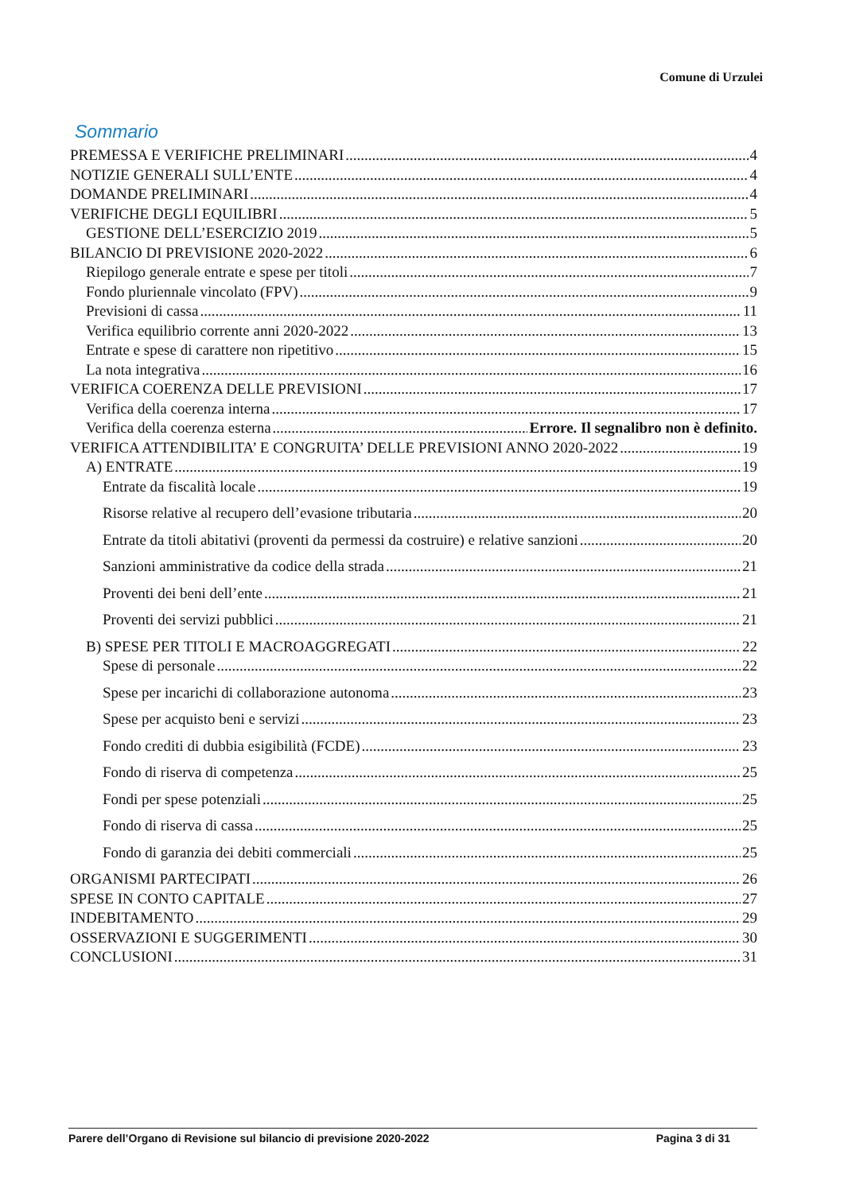Comune di Urzulei
Sommario
PREMESSA E VERIFICHE PRELIMINARI 4
NOTIZIE GENERALI SULL’ENTE 4
DOMANDE PRELIMINARI 4
VERIFICHE DEGLI EQUILIBRI 5
GESTIONE DELL’ESERCIZIO 2019 5
BILANCIO DI PREVISIONE 2020-2022 6
Riepilogo generale entrate e spese per titoli 7
Fondo pluriennale vincolato (FPV) 9
Previsioni di cassa 11
Verifica equilibrio corrente anni 2020-2022 13
Entrate e spese di carattere non ripetitivo 15
La nota integrativa 16
VERIFICA COERENZA DELLE PREVISIONI 17
Verifica della coerenza interna 17
Verifica della coerenza esterna Errore. Il segnalibro non è definito.
VERIFICA ATTENDIBILITA’ E CONGRUITA’ DELLE PREVISIONI ANNO 2020-2022 19
A) ENTRATE 19
Entrate da fiscalità locale 19
Risorse relative al recupero dell’evasione tributaria 20
Entrate da titoli abitativi (proventi da permessi da costruire) e relative sanzioni 20
Sanzioni amministrative da codice della strada 21
Proventi dei beni dell’ente 21
Proventi dei servizi pubblici 21
B) SPESE PER TITOLI E MACROAGGREGATI 22
Spese di personale 22
Spese per incarichi di collaborazione autonoma 23
Spese per acquisto beni e servizi 23
Fondo crediti di dubbia esigibilità (FCDE) 23
Fondo di riserva di competenza 25
Fondi per spese potenziali 25
Fondo di riserva di cassa 25
Fondo di garanzia dei debiti commerciali 25
ORGANISMI PARTECIPATI 26
SPESE IN CONTO CAPITALE 27
INDEBITAMENTO 29
OSSERVAZIONI E SUGGERIMENTI 30
CONCLUSIONI 31
Parere dell’Organo di Revisione sul bilancio di previsione 2020-2022 Pagina 3 di 31